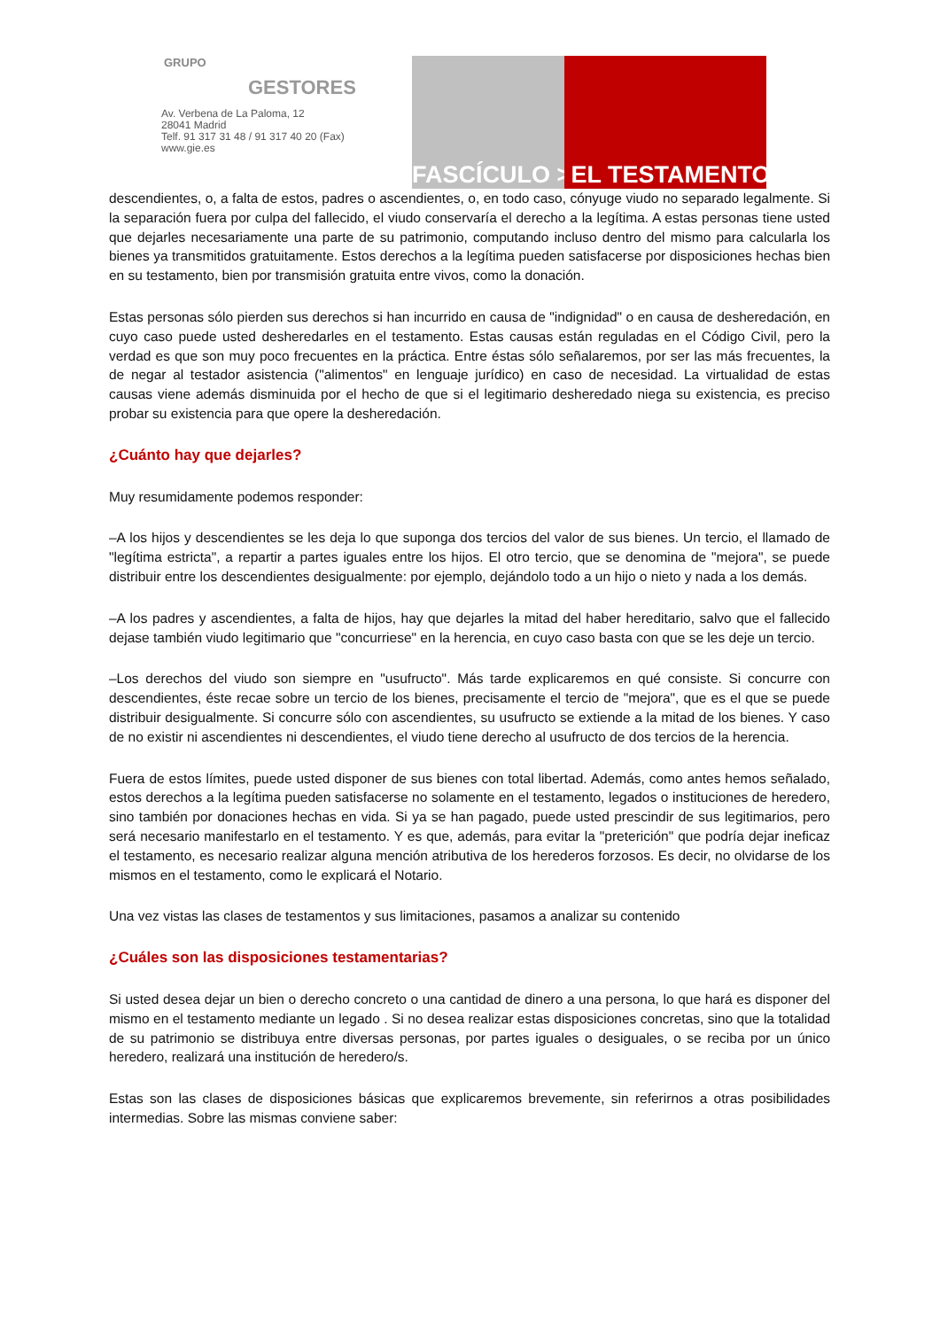GRUPO
GESTORES
Av. Verbena de La Paloma, 12
28041 Madrid
Telf. 91 317 31 48 / 91 317 40 20 (Fax)
www.gie.es
FASCÍCULO > EL TESTAMENTO
descendientes, o, a falta de estos, padres o ascendientes, o, en todo caso, cónyuge viudo no separado legalmente. Si la separación fuera por culpa del fallecido, el viudo conservaría el derecho a la legítima. A estas personas tiene usted que dejarles necesariamente una parte de su patrimonio, computando incluso dentro del mismo para calcularla los bienes ya transmitidos gratuitamente. Estos derechos a la legítima pueden satisfacerse por disposiciones hechas bien en su testamento, bien por transmisión gratuita entre vivos, como la donación.
Estas personas sólo pierden sus derechos si han incurrido en causa de "indignidad" o en causa de desheredación, en cuyo caso puede usted desheredarles en el testamento. Estas causas están reguladas en el Código Civil, pero la verdad es que son muy poco frecuentes en la práctica. Entre éstas sólo señalaremos, por ser las más frecuentes, la de negar al testador asistencia ("alimentos" en lenguaje jurídico) en caso de necesidad. La virtualidad de estas causas viene además disminuida por el hecho de que si el legitimario desheredado niega su existencia, es preciso probar su existencia para que opere la desheredación.
¿Cuánto hay que dejarles?
Muy resumidamente podemos responder:
–A los hijos y descendientes se les deja lo que suponga dos tercios del valor de sus bienes. Un tercio, el llamado de "legítima estricta", a repartir a partes iguales entre los hijos. El otro tercio, que se denomina de "mejora", se puede distribuir entre los descendientes desigualmente: por ejemplo, dejándolo todo a un hijo o nieto y nada a los demás.
–A los padres y ascendientes, a falta de hijos, hay que dejarles la mitad del haber hereditario, salvo que el fallecido dejase también viudo legitimario que "concurriese" en la herencia, en cuyo caso basta con que se les deje un tercio.
–Los derechos del viudo son siempre en "usufructo". Más tarde explicaremos en qué consiste. Si concurre con descendientes, éste recae sobre un tercio de los bienes, precisamente el tercio de "mejora", que es el que se puede distribuir desigualmente. Si concurre sólo con ascendientes, su usufructo se extiende a la mitad de los bienes. Y caso de no existir ni ascendientes ni descendientes, el viudo tiene derecho al usufructo de dos tercios de la herencia.
Fuera de estos límites, puede usted disponer de sus bienes con total libertad. Además, como antes hemos señalado, estos derechos a la legítima pueden satisfacerse no solamente en el testamento, legados o instituciones de heredero, sino también por donaciones hechas en vida. Si ya se han pagado, puede usted prescindir de sus legitimarios, pero será necesario manifestarlo en el testamento. Y es que, además, para evitar la "preterición" que podría dejar ineficaz el testamento, es necesario realizar alguna mención atributiva de los herederos forzosos. Es decir, no olvidarse de los mismos en el testamento, como le explicará el Notario.
Una vez vistas las clases de testamentos y sus limitaciones, pasamos a analizar su contenido
¿Cuáles son las disposiciones testamentarias?
Si usted desea dejar un bien o derecho concreto o una cantidad de dinero a una persona, lo que hará es disponer del mismo en el testamento mediante un legado . Si no desea realizar estas disposiciones concretas, sino que la totalidad de su patrimonio se distribuya entre diversas personas, por partes iguales o desiguales, o se reciba por un único heredero, realizará una institución de heredero/s.
Estas son las clases de disposiciones básicas que explicaremos brevemente, sin referirnos a otras posibilidades intermedias. Sobre las mismas conviene saber: